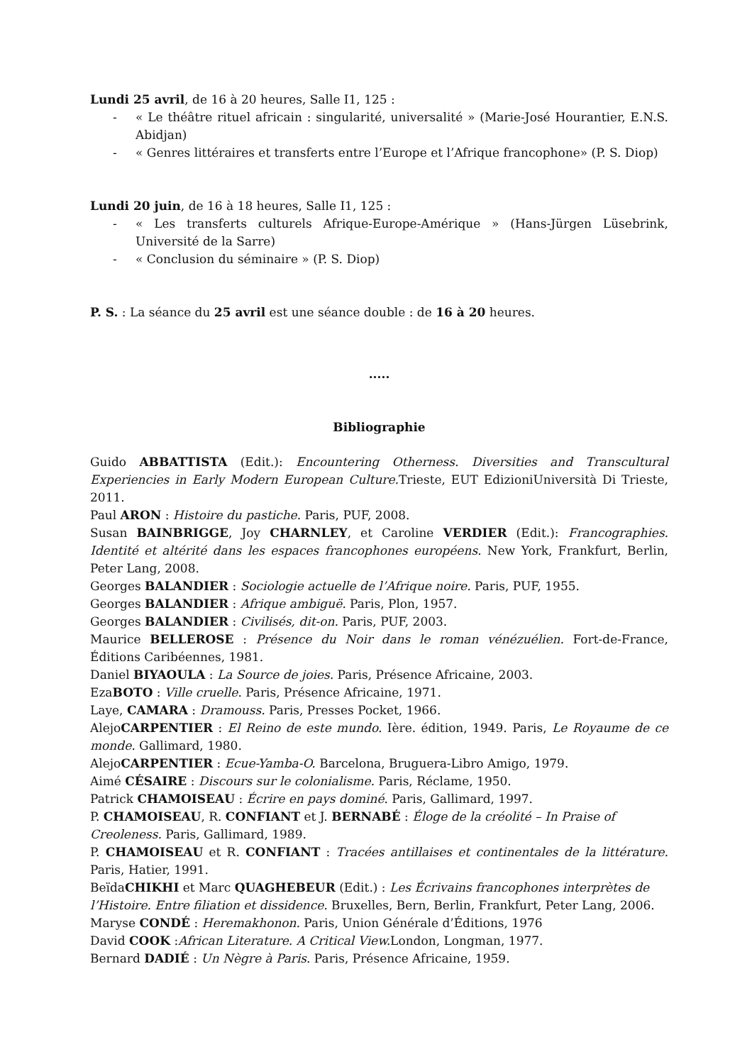Lundi 25 avril, de 16 à 20 heures, Salle I1, 125 :
- « Le théâtre rituel africain : singularité, universalité » (Marie-José Hourantier, E.N.S. Abidjan)
- « Genres littéraires et transferts entre l’Europe et l’Afrique francophone» (P. S. Diop)
Lundi 20 juin, de 16 à 18 heures, Salle I1, 125 :
- « Les transferts culturels Afrique-Europe-Amérique » (Hans-Jürgen Lüsebrink, Université de la Sarre)
- « Conclusion du séminaire » (P. S. Diop)
P. S. : La séance du 25 avril est une séance double : de 16 à 20 heures.
.....
Bibliographie
Guido ABBATTISTA (Edit.): Encountering Otherness. Diversities and Transcultural Experiencies in Early Modern European Culture. Trieste, EUT EdizioniUniversità Di Trieste, 2011.
Paul ARON : Histoire du pastiche. Paris, PUF, 2008.
Susan BAINBRIGGE, Joy CHARNLEY, et Caroline VERDIER (Edit.): Francographies. Identité et altérité dans les espaces francophones européens. New York, Frankfurt, Berlin, Peter Lang, 2008.
Georges BALANDIER : Sociologie actuelle de l’Afrique noire. Paris, PUF, 1955.
Georges BALANDIER : Afrique ambiguë. Paris, Plon, 1957.
Georges BALANDIER : Civilisés, dit-on. Paris, PUF, 2003.
Maurice BELLEROSE : Présence du Noir dans le roman vénézuélien. Fort-de-France, Éditions Caribéennes, 1981.
Daniel BIYAOULA : La Source de joies. Paris, Présence Africaine, 2003.
EzaBOTO : Ville cruelle. Paris, Présence Africaine, 1971.
Laye, CAMARA : Dramouss. Paris, Presses Pocket, 1966.
AlejoCARPENTIER : El Reino de este mundo. Ière. édition, 1949. Paris, Le Royaume de ce monde. Gallimard, 1980.
AlejoCARPENTIER : Ecue-Yamba-O. Barcelona, Bruguera-Libro Amigo, 1979.
Aimé CÉSAIRE : Discours sur le colonialisme. Paris, Réclame, 1950.
Patrick CHAMOISEAU : Écrire en pays dominé. Paris, Gallimard, 1997.
P. CHAMOISEAU, R. CONFIANT et J. BERNABÉ : Éloge de la créolité – In Praise of Creoleness. Paris, Gallimard, 1989.
P. CHAMOISEAU et R. CONFIANT : Tracées antillaises et continentales de la littérature. Paris, Hatier, 1991.
BeïdaCHIKHI et Marc QUAGHEBEUR (Edit.) : Les Écrivains francophones interprètes de l’Histoire. Entre filiation et dissidence. Bruxelles, Bern, Berlin, Frankfurt, Peter Lang, 2006.
Maryse CONDÉ : Heremakhonon. Paris, Union Générale d’Éditions, 1976
David COOK :African Literature. A Critical View. London, Longman, 1977.
Bernard DADIÉ : Un Nègre à Paris. Paris, Présence Africaine, 1959.